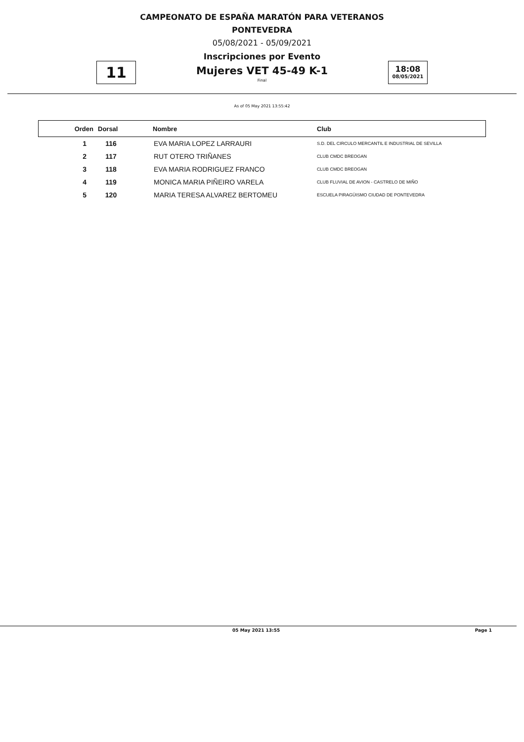CAMPEONATO DE ESPAÑA MARATÓN PARA VETERANOS
PONTEVEDRA
05/08/2021 - 05/09/2021
Inscripciones por Evento
Mujeres VET 45-49 K-1
Final
11
18:08
08/05/2021
As of 05 May 2021 13:55:42
| Orden | Dorsal | Nombre | Club |
| --- | --- | --- | --- |
| 1 | 116 | EVA MARIA LOPEZ LARRAURI | S.D. DEL CIRCULO MERCANTIL E INDUSTRIAL DE SEVILLA |
| 2 | 117 | RUT OTERO TRIÑANES | CLUB CMDC BREOGAN |
| 3 | 118 | EVA MARIA RODRIGUEZ FRANCO | CLUB CMDC BREOGAN |
| 4 | 119 | MONICA MARIA PIÑEIRO VARELA | CLUB FLUVIAL DE AVION - CASTRELO DE MIÑO |
| 5 | 120 | MARIA TERESA ALVAREZ BERTOMEU | ESCUELA PIRAGÜISMO CIUDAD DE PONTEVEDRA |
05 May 2021 13:55 Page 1